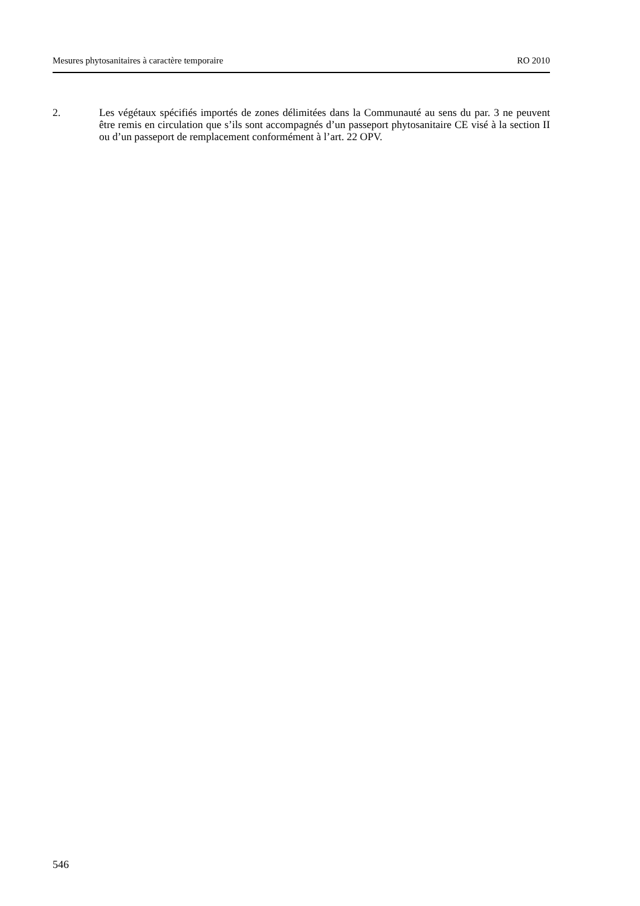Mesures phytosanitaires à caractère temporaire RO 2010
2. Les végétaux spécifiés importés de zones délimitées dans la Communauté au sens du par. 3 ne peuvent être remis en circulation que s’ils sont accompagnés d’un passeport phytosanitaire CE visé à la section II ou d’un passeport de remplacement conformément à l’art. 22 OPV.
546